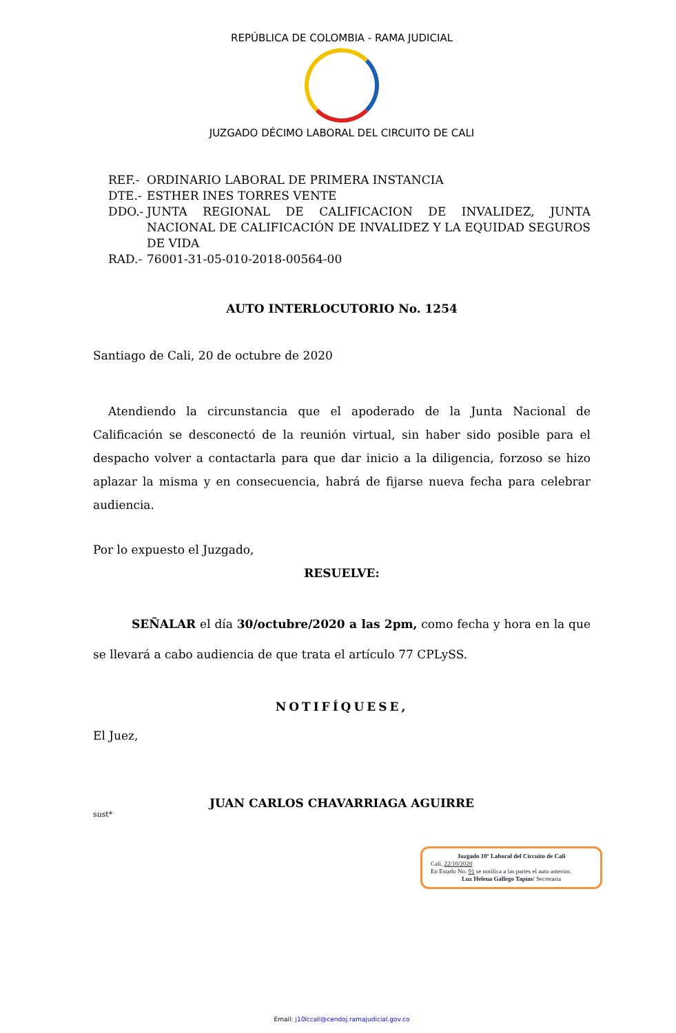REPÚBLICA DE COLOMBIA - RAMA JUDICIAL
JUZGADO DÉCIMO LABORAL DEL CIRCUITO DE CALI
REF.- ORDINARIO LABORAL DE PRIMERA INSTANCIA
DTE.- ESTHER INES TORRES VENTE
DDO.- JUNTA REGIONAL DE CALIFICACION DE INVALIDEZ, JUNTA NACIONAL DE CALIFICACIÓN DE INVALIDEZ Y LA EQUIDAD SEGUROS DE VIDA
RAD.- 76001-31-05-010-2018-00564-00
AUTO INTERLOCUTORIO No. 1254
Santiago de Cali, 20 de octubre de 2020
Atendiendo la circunstancia que el apoderado de la Junta Nacional de Calificación se desconectó de la reunión virtual, sin haber sido posible para el despacho volver a contactarla para que dar inicio a la diligencia, forzoso se hizo aplazar la misma y en consecuencia, habrá de fijarse nueva fecha para celebrar audiencia.
Por lo expuesto el Juzgado,
RESUELVE:
SEÑALAR el día 30/octubre/2020 a las 2pm, como fecha y hora en la que se llevará a cabo audiencia de que trata el artículo 77 CPLySS.
NOTIFÍQUESE,
El Juez,
JUAN CARLOS CHAVARRIAGA AGUIRRE
sust*
Juzgado 10º Laboral del Circuito de Cali
Cali, 22/10/2020
En Estado No. 91 se notifica a las partes el auto anterior.
Luz Helena Gallego Tapias/ Secretaria
Email: j10lccali@cendoj.ramajudicial.gov.co